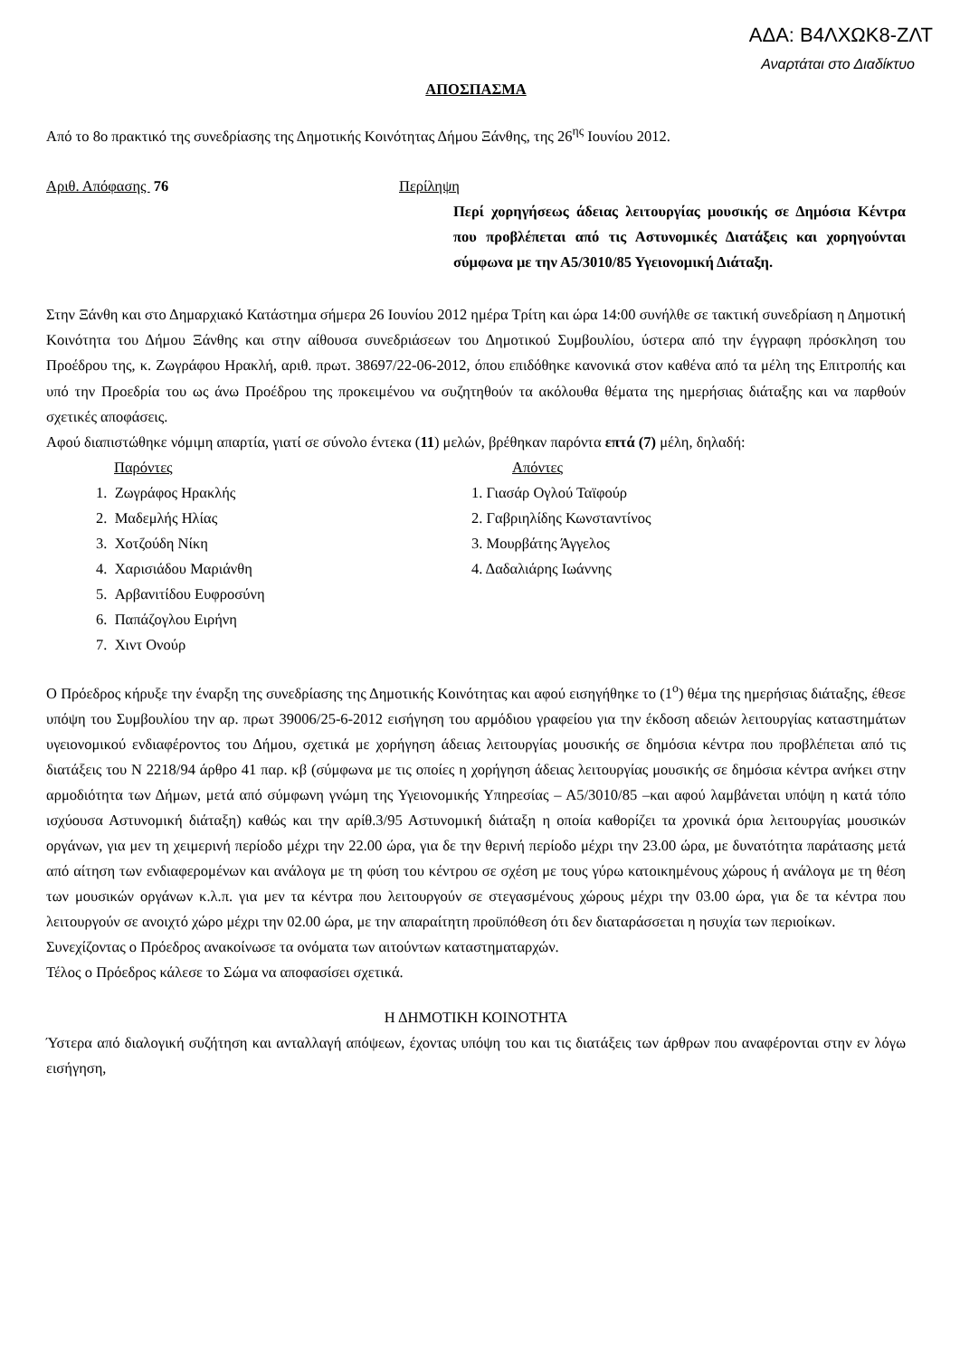ΑΔΑ: Β4ΛΧΩΚ8-ΖΛΤ
Αναρτάται στο Διαδίκτυο
ΑΠΟΣΠΑΣΜΑ
Από το 8ο πρακτικό της συνεδρίασης της Δημοτικής Κοινότητας Δήμου Ξάνθης, της 26<sup>ης</sup> Ιουνίου 2012.
Αριθ. Απόφασης 76 Περίληψη
Περί χορηγήσεως άδειας λειτουργίας μουσικής σε Δημόσια Κέντρα που προβλέπεται από τις Αστυνομικές Διατάξεις και χορηγούνται σύμφωνα με την Α5/3010/85 Υγειονομική Διάταξη.
Στην Ξάνθη και στο Δημαρχιακό Κατάστημα σήμερα 26 Ιουνίου 2012 ημέρα Τρίτη και ώρα 14:00 συνήλθε σε τακτική συνεδρίαση η Δημοτική Κοινότητα του Δήμου Ξάνθης και στην αίθουσα συνεδριάσεων του Δημοτικού Συμβουλίου, ύστερα από την έγγραφη πρόσκληση του Προέδρου της, κ. Ζωγράφου Ηρακλή, αριθ. πρωτ. 38697/22-06-2012, όπου επιδόθηκε κανονικά στον καθένα από τα μέλη της Επιτροπής και υπό την Προεδρία του ως άνω Προέδρου της προκειμένου να συζητηθούν τα ακόλουθα θέματα της ημερήσιας διάταξης και να παρθούν σχετικές αποφάσεις.
Αφού διαπιστώθηκε νόμιμη απαρτία, γιατί σε σύνολο έντεκα (11) μελών, βρέθηκαν παρόντα επτά (7) μέλη, δηλαδή:
Παρόντες
1. Ζωγράφος Ηρακλής
2. Μαδεμλής Ηλίας
3. Χοτζούδη Νίκη
4. Χαρισιάδου Μαριάνθη
5. Αρβανιτίδου Ευφροσύνη
6. Παπάζογλου Ειρήνη
7. Χιντ Ονούρ
Απόντες
1. Γιασάρ Ογλού Ταϊφούρ
2. Γαβριηλίδης Κωνσταντίνος
3. Μουρβάτης Άγγελος
4. Δαδαλιάρης Ιωάννης
Ο Πρόεδρος κήρυξε την έναρξη της συνεδρίασης της Δημοτικής Κοινότητας και αφού εισηγήθηκε το (1<sup>ο</sup>) θέμα της ημερήσιας διάταξης, έθεσε υπόψη του Συμβουλίου την αρ. πρωτ 39006/25-6-2012 εισήγηση του αρμόδιου γραφείου για την έκδοση αδειών λειτουργίας καταστημάτων υγειονομικού ενδιαφέροντος του Δήμου, σχετικά με χορήγηση άδειας λειτουργίας μουσικής σε δημόσια κέντρα που προβλέπεται από τις διατάξεις του Ν 2218/94 άρθρο 41 παρ. κβ (σύμφωνα με τις οποίες η χορήγηση άδειας λειτουργίας μουσικής σε δημόσια κέντρα ανήκει στην αρμοδιότητα των Δήμων, μετά από σύμφωνη γνώμη της Υγειονομικής Υπηρεσίας – Α5/3010/85 –και αφού λαμβάνεται υπόψη η κατά τόπο ισχύουσα Αστυνομική διάταξη) καθώς και την αρίθ.3/95 Αστυνομική διάταξη η οποία καθορίζει τα χρονικά όρια λειτουργίας μουσικών οργάνων, για μεν τη χειμερινή περίοδο μέχρι την 22.00 ώρα, για δε την θερινή περίοδο μέχρι την 23.00 ώρα, με δυνατότητα παράτασης μετά από αίτηση των ενδιαφερομένων και ανάλογα με τη φύση του κέντρου σε σχέση με τους γύρω κατοικημένους χώρους ή ανάλογα με τη θέση των μουσικών οργάνων κ.λ.π. για μεν τα κέντρα που λειτουργούν σε στεγασμένους χώρους μέχρι την 03.00 ώρα, για δε τα κέντρα που λειτουργούν σε ανοιχτό χώρο μέχρι την 02.00 ώρα, με την απαραίτητη προϋπόθεση ότι δεν διαταράσσεται η ησυχία των περιοίκων.
Συνεχίζοντας ο Πρόεδρος ανακοίνωσε τα ονόματα των αιτούντων καταστηματαρχών.
Τέλος ο Πρόεδρος κάλεσε το Σώμα να αποφασίσει σχετικά.
Η ΔΗΜΟΤΙΚΗ ΚΟΙΝΟΤΗΤΑ
Ύστερα από διαλογική συζήτηση και ανταλλαγή απόψεων, έχοντας υπόψη του και τις διατάξεις των άρθρων που αναφέρονται στην εν λόγω εισήγηση,